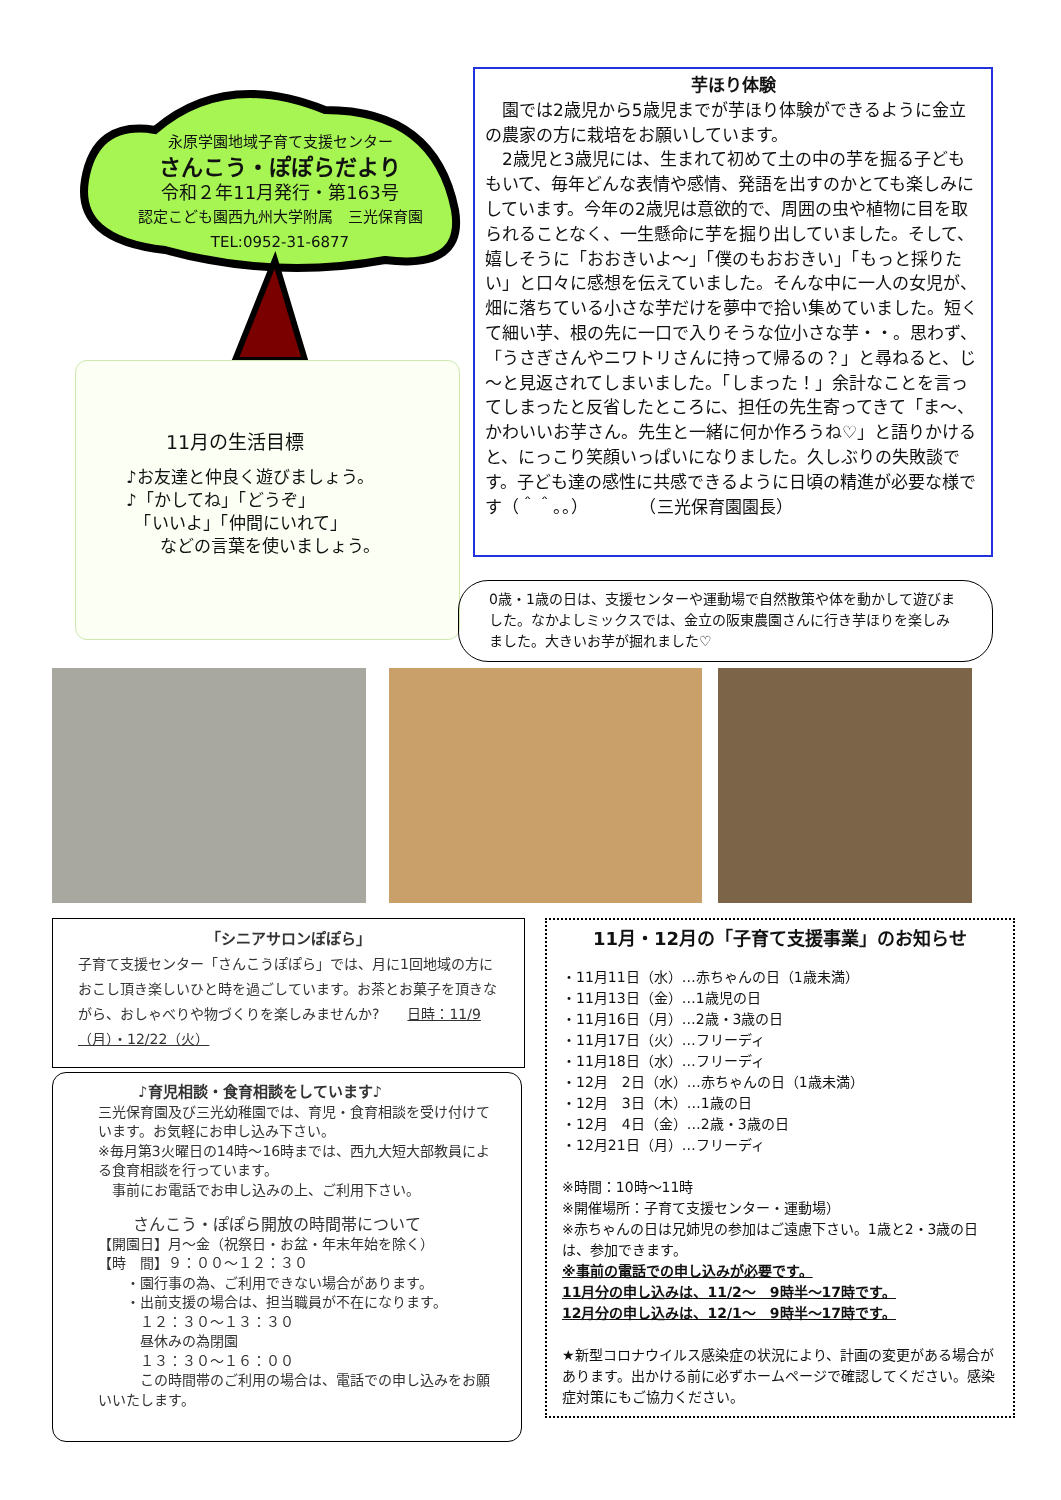永原学園地域子育て支援センター
さんこう・ぽぽらだより
令和２年11月発行・第163号
認定こども園西九州大学附属　三光保育園
TEL:0952-31-6877
11月の生活目標
♪お友達と仲良く遊びましょう。
♪「かしてね」「どうぞ」
　「いいよ」「仲間にいれて」
　　などの言葉を使いましょう。
芋ほり体験
　園では2歳児から5歳児までが芋ほり体験ができるように金立の農家の方に栽培をお願いしています。
　2歳児と3歳児には、生まれて初めて土の中の芋を掘る子どももいて、毎年どんな表情や感情、発語を出すのかとても楽しみにしています。今年の2歳児は意欲的で、周囲の虫や植物に目を取られることなく、一生懸命に芋を掘り出していました。そして、嬉しそうに「おおきいよ～」「僕のもおおきい」「もっと採りたい」と口々に感想を伝えていました。そんな中に一人の女児が、畑に落ちている小さな芋だけを夢中で拾い集めていました。短くて細い芋、根の先に一口で入りそうな位小さな芋・・。思わず、「うさぎさんやニワトリさんに持って帰るの？」と尋ねると、じ～と見返されてしまいました。「しまった！」余計なことを言ってしまったと反省したところに、担任の先生寄ってきて「ま～、かわいいお芋さん。先生と一緒に何か作ろうね♡」と語りかけると、にっこり笑顔いっぱいになりました。久しぶりの失敗談です。子ども達の感性に共感できるように日頃の精進が必要な様です（＾＾。。）　　　　（三光保育園園長）
0歳・1歳の日は、支援センターや運動場で自然散策や体を動かして遊びました。なかよしミックスでは、金立の阪東農園さんに行き芋ほりを楽しみました。大きいお芋が掘れました♡
「シニアサロンぽぽら」
子育て支援センター「さんこうぽぽら」では、月に1回地域の方におこし頂き楽しいひと時を過ごしています。お茶とお菓子を頂きながら、おしゃべりや物づくりを楽しみませんか?　　日時：11/9（月）・12/22（火）
♪育児相談・食育相談をしています♪
三光保育園及び三光幼稚園では、育児・食育相談を受け付けています。お気軽にお申し込み下さい。
※毎月第3火曜日の14時～16時までは、西九大短大部教員による食育相談を行っています。
　事前にお電話でお申し込みの上、ご利用下さい。
さんこう・ぽぽら開放の時間帯について
【開園日】月～金（祝祭日・お盆・年末年始を除く）
【時　間】９：００～１２：３０
　　・園行事の為、ご利用できない場合があります。
　　・出前支援の場合は、担当職員が不在になります。
　　　１２：３０～１３：３０
　　　昼休みの為閉園
　　　１３：３０～１６：００
　　　この時間帯のご利用の場合は、電話での申し込みをお願いいたします。
11月・12月の「子育て支援事業」のお知らせ
・11月11日（水）…赤ちゃんの日（1歳未満）
・11月13日（金）…1歳児の日
・11月16日（月）…2歳・3歳の日
・11月17日（火）…フリーディ
・11月18日（水）…フリーディ
・12月　2日（水）…赤ちゃんの日（1歳未満）
・12月　3日（木）…1歳の日
・12月　4日（金）…2歳・3歳の日
・12月21日（月）…フリーディ
※時間：10時～11時
※開催場所：子育て支援センター・運動場）
※赤ちゃんの日は兄姉児の参加はご遠慮下さい。1歳と2・3歳の日は、参加できます。
※事前の電話での申し込みが必要です。
11月分の申し込みは、11/2～　9時半～17時です。
12月分の申し込みは、12/1～　9時半～17時です。
★新型コロナウイルス感染症の状況により、計画の変更がある場合があります。出かける前に必ずホームページで確認してください。感染症対策にもご協力ください。